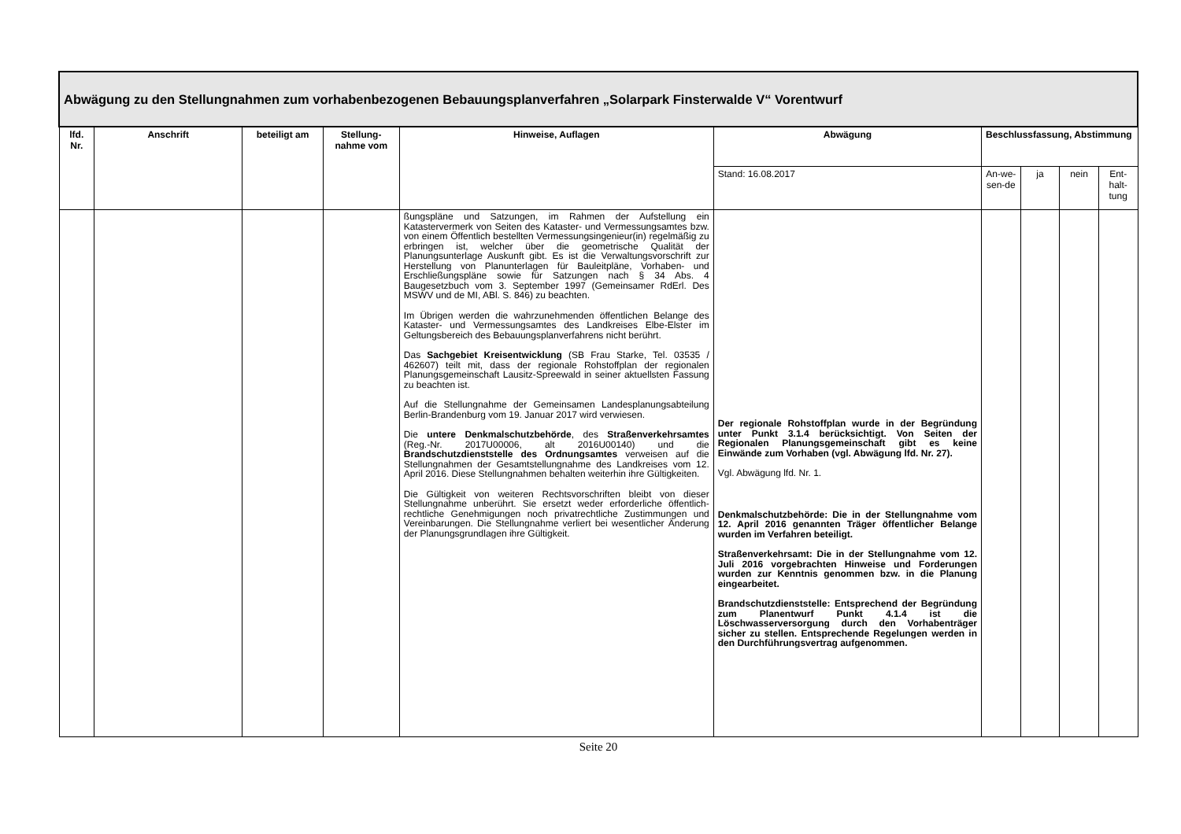| Abwägung zu den Stellungnahmen zum vorhabenbezogenen Bebauungsplanverfahren „Solarpark Finsterwalde V“ Vorentwurf | | | | | | | | | |
| lfd. Nr. | Anschrift | beteiligt am | Stellung-nahme vom | Hinweise, Auflagen | Abwägung | Beschlussfassung, Abstimmung | | | |
| | | | | | Stand: 16.08.2017 | An-we-sen-de | ja | nein | Ent-halt-tung |
| | | | | ßungspläne und Satzungen, im Rahmen der Aufstellung ein Katastervermerk von Seiten des Kataster- und Vermessungsamtes bzw. von einem Öffentlich bestellten Vermessungsingenieur(in) regelmäßig zu erbringen ist, welcher über die geometrische Qualität der Planungsunterlage Auskunft gibt. Es ist die Verwaltungsvorschrift zur Herstellung von Planunterlagen für Bauleitpläne, Vorhaben- und Erschließungspläne sowie für Satzungen nach § 34 Abs. 4 Baugesetzbuch vom 3. September 1997 (Gemeinsamer RdErl. Des MSWV und de MI, ABl. S. 846) zu beachten. Im Übrigen werden die wahrzunehmenden öffentlichen Belange des Kataster- und Vermessungsamtes des Landkreises Elbe-Elster im Geltungsbereich des Bebauungsplanverfahrens nicht berührt. Das Sachgebiet Kreisentwicklung (SB Frau Starke, Tel. 03535 / 462607) teilt mit, dass der regionale Rohstoffplan der regionalen Planungsgemeinschaft Lausitz-Spreewald in seiner aktuellsten Fassung zu beachten ist. Auf die Stellungnahme der Gemeinsamen Landesplanungsabteilung Berlin-Brandenburg vom 19. Januar 2017 wird verwiesen. Die untere Denkmalschutzbehörde , des Straßenverkehrsamtes (Reg.-Nr. 2017U00006, alt 2016U00140) und die Brandschutzdienststelle des Ordnungsamtes verweisen auf die Stellungnahmen der Gesamtstellungnahme des Landkreises vom 12. April 2016. Diese Stellungnahmen behalten weiterhin ihre Gültigkeiten. Die Gültigkeit von weiteren Rechtsvorschriften bleibt von dieser Stellungnahme unberührt. Sie ersetzt weder erforderliche öffentlich-rechtliche Genehmigungen noch privatrechtliche Zustimmungen und Vereinbarungen. Die Stellungnahme verliert bei wesentlicher Änderung der Planungsgrundlagen ihre Gültigkeit. | Der regionale Rohstoffplan wurde in der Begründung unter Punkt 3.1.4 berücksichtigt. Von Seiten der Regionalen Planungsgemeinschaft gibt es keine Einwände zum Vorhaben (vgl. Abwägung lfd. Nr. 27). Vgl. Abwägung lfd. Nr. 1. Denkmalschutzbehörde: Die in der Stellungnahme vom 12. April 2016 genannten Träger öffentlicher Belange wurden im Verfahren beteiligt. Straßenverkehrsamt: Die in der Stellungnahme vom 12. Juli 2016 vorgebrachten Hinweise und Forderungen wurden zur Kenntnis genommen bzw. in die Planung eingearbeitet. Brandschutzdienststelle: Entsprechend der Begründung zum Planentwurf Punkt 4.1.4 ist die Löschwasserversorgung durch den Vorhabenträger sicher zu stellen. Entsprechende Regelungen werden in den Durchführungsvertrag aufgenommen. | | | | |
Seite 20